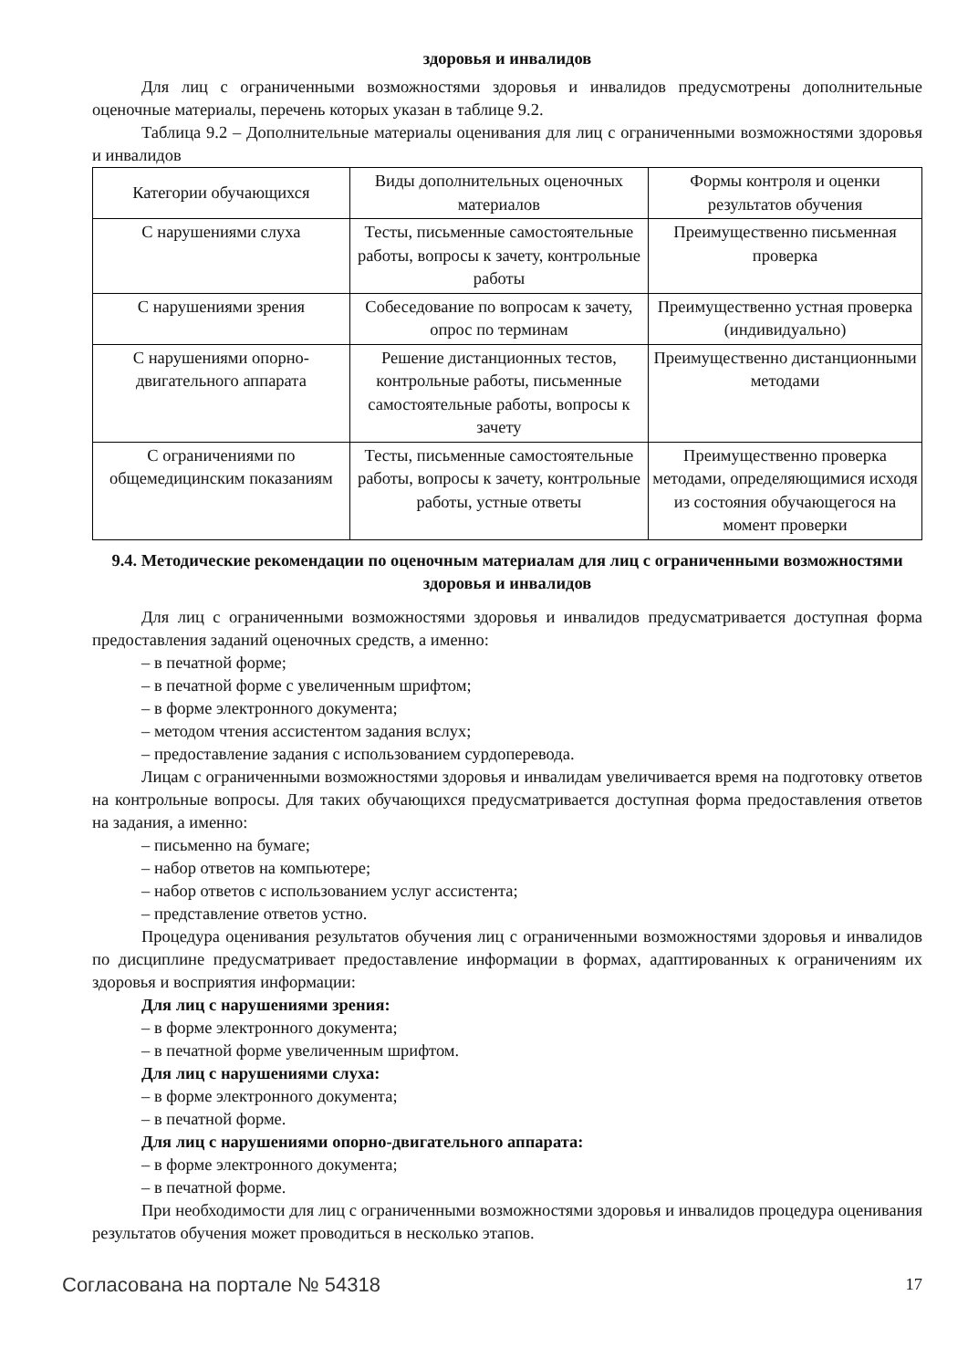здоровья и инвалидов
Для лиц с ограниченными возможностями здоровья и инвалидов предусмотрены дополнительные оценочные материалы, перечень которых указан в таблице 9.2.
Таблица 9.2 – Дополнительные материалы оценивания для лиц с ограниченными возможностями здоровья и инвалидов
| Категории обучающихся | Виды дополнительных оценочных материалов | Формы контроля и оценки результатов обучения |
| С нарушениями слуха | Тесты, письменные самостоятельные работы, вопросы к зачету, контрольные работы | Преимущественно письменная проверка |
| С нарушениями зрения | Собеседование по вопросам к зачету, опрос по терминам | Преимущественно устная проверка (индивидуально) |
| С нарушениями опорно-двигательного аппарата | Решение дистанционных тестов, контрольные работы, письменные самостоятельные работы, вопросы к зачету | Преимущественно дистанционными методами |
| С ограничениями по общемедицинским показаниям | Тесты, письменные самостоятельные работы, вопросы к зачету, контрольные работы, устные ответы | Преимущественно проверка методами, определяющимися исходя из состояния обучающегося на момент проверки |
9.4. Методические рекомендации по оценочным материалам для лиц с ограниченными возможностями здоровья и инвалидов
Для лиц с ограниченными возможностями здоровья и инвалидов предусматривается доступная форма предоставления заданий оценочных средств, а именно:
– в печатной форме;
– в печатной форме с увеличенным шрифтом;
– в форме электронного документа;
– методом чтения ассистентом задания вслух;
– предоставление задания с использованием сурдоперевода.
Лицам с ограниченными возможностями здоровья и инвалидам увеличивается время на подготовку ответов на контрольные вопросы. Для таких обучающихся предусматривается доступная форма предоставления ответов на задания, а именно:
– письменно на бумаге;
– набор ответов на компьютере;
– набор ответов с использованием услуг ассистента;
– представление ответов устно.
Процедура оценивания результатов обучения лиц с ограниченными возможностями здоровья и инвалидов по дисциплине предусматривает предоставление информации в формах, адаптированных к ограничениям их здоровья и восприятия информации:
Для лиц с нарушениями зрения:
– в форме электронного документа;
– в печатной форме увеличенным шрифтом.
Для лиц с нарушениями слуха:
– в форме электронного документа;
– в печатной форме.
Для лиц с нарушениями опорно-двигательного аппарата:
– в форме электронного документа;
– в печатной форме.
При необходимости для лиц с ограниченными возможностями здоровья и инвалидов процедура оценивания результатов обучения может проводиться в несколько этапов.
Согласована на портале № 54318 17